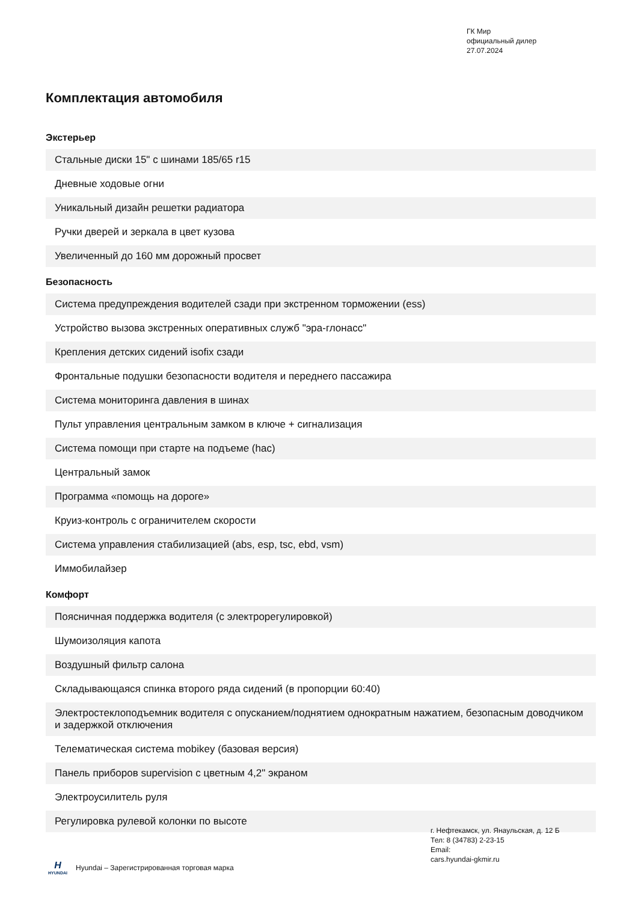ГК Мир
официальный дилер
27.07.2024
Комплектация автомобиля
Экстерьер
| Стальные диски 15" с шинами 185/65 r15 |
| Дневные ходовые огни |
| Уникальный дизайн решетки радиатора |
| Ручки дверей и зеркала в цвет кузова |
| Увеличенный до 160 мм дорожный просвет |
Безопасность
| Система предупреждения водителей сзади при экстренном торможении (ess) |
| Устройство вызова экстренных оперативных служб "эра-глонасс" |
| Крепления детских сидений isofix сзади |
| Фронтальные подушки безопасности водителя и переднего пассажира |
| Система мониторинга давления в шинах |
| Пульт управления центральным замком в ключе + сигнализация |
| Система помощи при старте на подъеме (hac) |
| Центральный замок |
| Программа «помощь на дороге» |
| Круиз-контроль с ограничителем скорости |
| Система управления стабилизацией (abs, esp, tsc, ebd, vsm) |
| Иммобилайзер |
Комфорт
| Поясничная поддержка водителя (с электрорегулировкой) |
| Шумоизоляция капота |
| Воздушный фильтр салона |
| Складывающаяся спинка второго ряда сидений (в пропорции 60:40) |
| Электростеклоподъемник водителя с опусканием/поднятием однократным нажатием, безопасным доводчиком и задержкой отключения |
| Телематическая система mobikey (базовая версия) |
| Панель приборов supervision с цветным 4,2" экраном |
| Электроусилитель руля |
| Регулировка рулевой колонки по высоте |
г. Нефтекамск, ул. Янаульская, д. 12 Б
Тел: 8 (34783) 2-23-15
Email:
cars.hyundai-gkmir.ru
H
HYUNDAI
Hyundai – Зарегистрированная торговая марка